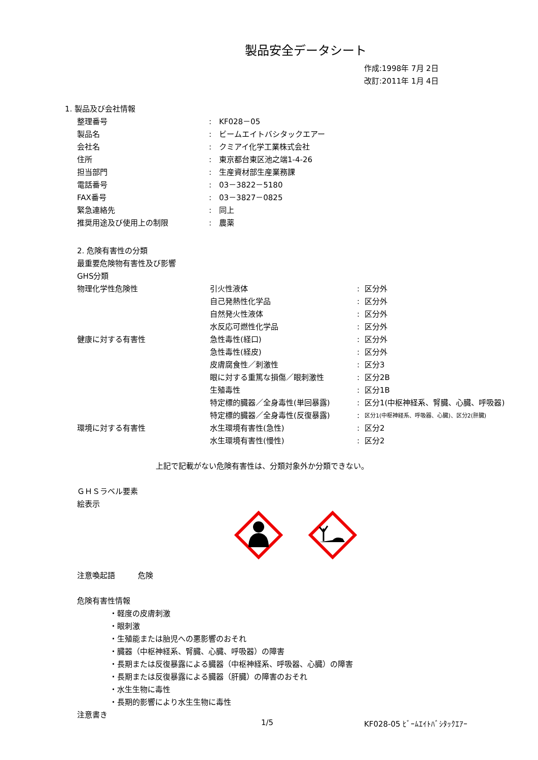製品安全データシート
作成:1998年 7月 2日
改訂:2011年 1月 4日
1. 製品及び会社情報
| 整理番号 | : | KF028－05 |
| 製品名 | : | ビームエイトバシタックエアー |
| 会社名 | : | クミアイ化学工業株式会社 |
| 住所 | : | 東京都台東区池之端1-4-26 |
| 担当部門 | : | 生産資材部生産業務課 |
| 電話番号 | : | 03－3822－5180 |
| FAX番号 | : | 03－3827－0825 |
| 緊急連絡先 | : | 同上 |
| 推奨用途及び使用上の制限 | : | 農薬 |
2. 危険有害性の分類
最重要危険物有害性及び影響
GHS分類
| 物理化学性危険性 | 引火性液体 | : | 区分外 |
| | 自己発熱性化学品 | : | 区分外 |
| | 自然発火性液体 | : | 区分外 |
| | 水反応可燃性化学品 | : | 区分外 |
| 健康に対する有害性 | 急性毒性(経口) | : | 区分外 |
| | 急性毒性(経皮) | : | 区分外 |
| | 皮膚腐食性／刺激性 | : | 区分3 |
| | 眼に対する重篤な損傷／眼刺激性 | : | 区分2B |
| | 生殖毒性 | : | 区分1B |
| | 特定標的臓器／全身毒性(単回暴露) | : | 区分1(中枢神経系、腎臓、心臓、呼吸器) |
| | 特定標的臓器／全身毒性(反復暴露) | : | 区分1(中枢神経系、呼吸器、心臓)、区分2(肝臓) |
| 環境に対する有害性 | 水生環境有害性(急性) | : | 区分2 |
| | 水生環境有害性(慢性) | : | 区分2 |
上記で記載がない危険有害性は、分類対象外か分類できない。
ＧＨＳラベル要素
絵表示
注意喚起語　　　危険
危険有害性情報
・軽度の皮膚刺激
・眼刺激
・生殖能または胎児への悪影響のおそれ
・臓器（中枢神経系、腎臓、心臓、呼吸器）の障害
・長期または反復暴露による臓器（中枢神経系、呼吸器、心臓）の障害
・長期または反復暴露による臓器（肝臓）の障害のおそれ
・水生生物に毒性
・長期的影響により水生生物に毒性
注意書き
1/5 KF028-05 ﾋﾞｰﾑｴｲﾄﾊﾞｼﾀｯｸｴｱｰ